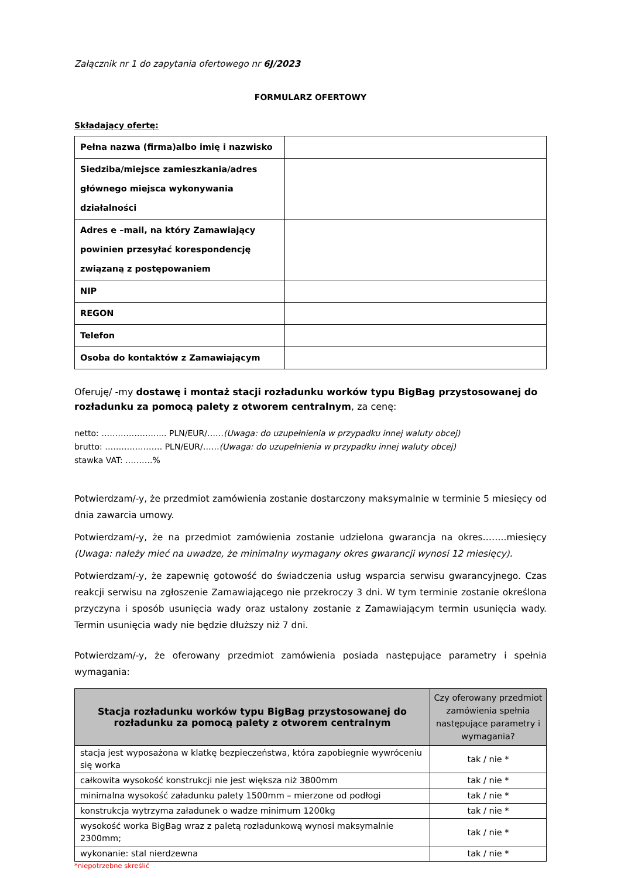Załącznik nr 1 do zapytania ofertowego nr 6J/2023
FORMULARZ OFERTOWY
Składający ofertę:
| Pełna nazwa (firma)albo imię i nazwisko | |
| Siedziba/miejsce zamieszkania/adres głównego miejsca wykonywania działalności | |
| Adres e –mail, na który Zamawiający powinien przesyłać korespondencję związaną z postępowaniem | |
| NIP | |
| REGON | |
| Telefon | |
| Osoba do kontaktów z Zamawiającym | |
Oferuję/ -my dostawę i montaż stacji rozładunku worków typu BigBag przystosowanej do rozładunku za pomocą palety z otworem centralnym, za cenę:
netto: …………………... PLN/EUR/……(Uwaga: do uzupełnienia w przypadku innej waluty obcej)
brutto: ………………… PLN/EUR/……(Uwaga: do uzupełnienia w przypadku innej waluty obcej)
stawka VAT: ……….%
Potwierdzam/-y, że przedmiot zamówienia zostanie dostarczony maksymalnie w terminie 5 miesięcy od dnia zawarcia umowy.
Potwierdzam/-y, że na przedmiot zamówienia zostanie udzielona gwarancja na okres……..miesięcy (Uwaga: należy mieć na uwadze, że minimalny wymagany okres gwarancji wynosi 12 miesięcy).
Potwierdzam/-y, że zapewnię gotowość do świadczenia usług wsparcia serwisu gwarancyjnego. Czas reakcji serwisu na zgłoszenie Zamawiającego nie przekroczy 3 dni. W tym terminie zostanie określona przyczyna i sposób usunięcia wady oraz ustalony zostanie z Zamawiającym termin usunięcia wady. Termin usunięcia wady nie będzie dłuższy niż 7 dni.
Potwierdzam/-y, że oferowany przedmiot zamówienia posiada następujące parametry i spełnia wymagania:
| Stacja rozładunku worków typu BigBag przystosowanej do rozładunku za pomocą palety z otworem centralnym | Czy oferowany przedmiot zamówienia spełnia następujące parametry i wymagania? |
| --- | --- |
| stacja jest wyposażona w klatkę bezpieczeństwa, która zapobiegnie wywróceniu się worka | tak / nie * |
| całkowita wysokość konstrukcji nie jest większa niż 3800mm | tak / nie * |
| minimalna wysokość załadunku palety 1500mm – mierzone od podłogi | tak / nie * |
| konstrukcja wytrzyma załadunek o wadze minimum 1200kg | tak / nie * |
| wysokość worka BigBag wraz z paletą rozładunkową wynosi maksymalnie 2300mm; | tak / nie * |
| wykonanie: stal nierdzewna | tak / nie * |
*niepotrzebne skreślić